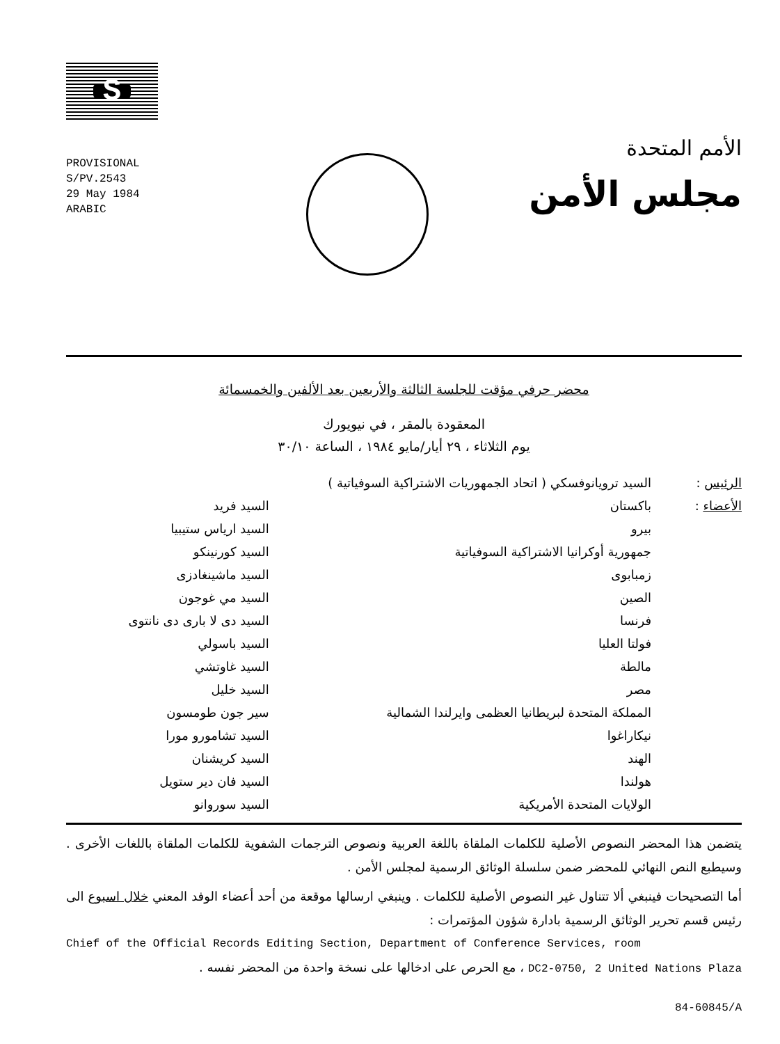S
PROVISIONAL
S/PV.2543
29 May 1984
ARABIC
الأمم المتحدة
مجلس الأمن
محضر حرفي مؤقت للجلسة الثالثة والأربعين بعد الألفين والخمسمائة
المعقودة بالمقر ، في نيويورك
يوم الثلاثاء ، ٢٩ أيار/مايو ١٩٨٤ ، الساعة ٣٠/١٠
| الرئيس : | السيد ترويانوفسكي ( اتحاد الجمهوريات الاشتراكية السوفياتية ) | |
| الأعضاء : | باكستان | السيد فريد |
| | بيرو | السيد ارياس ستيبيا |
| | جمهورية أوكرانيا الاشتراكية السوفياتية | السيد كورنينكو |
| | زمبابوى | السيد ماشينغادزى |
| | الصين | السيد مي غوجون |
| | فرنسا | السيد دى لا بارى دى نانتوى |
| | فولتا العليا | السيد باسولي |
| | مالطة | السيد غاوتشي |
| | مصر | السيد خليل |
| | المملكة المتحدة لبريطانيا العظمى وايرلندا الشمالية | سير جون طومسون |
| | نيكاراغوا | السيد تشامورو مورا |
| | الهند | السيد كريشنان |
| | هولندا | السيد فان دير ستويل |
| | الولايات المتحدة الأمريكية | السيد سوروانو |
يتضمن هذا المحضر النصوص الأصلية للكلمات الملقاة باللغة العربية ونصوص الترجمات الشفوية للكلمات الملقاة باللغات الأخرى . وسيطبع النص النهائي للمحضر ضمن سلسلة الوثائق الرسمية لمجلس الأمن .
أما التصحيحات فينبغي ألا تتناول غير النصوص الأصلية للكلمات . وينبغي ارسالها موقعة من أحد أعضاء الوفد المعني خلال اسبوع الى رئيس قسم تحرير الوثائق الرسمية بادارة شؤون المؤتمرات :
Chief of the Official Records Editing Section, Department of Conference Services, room
DC2-0750, 2 United Nations Plaza ، مع الحرص على ادخالها على نسخة واحدة من المحضر نفسه .
84-60845/A